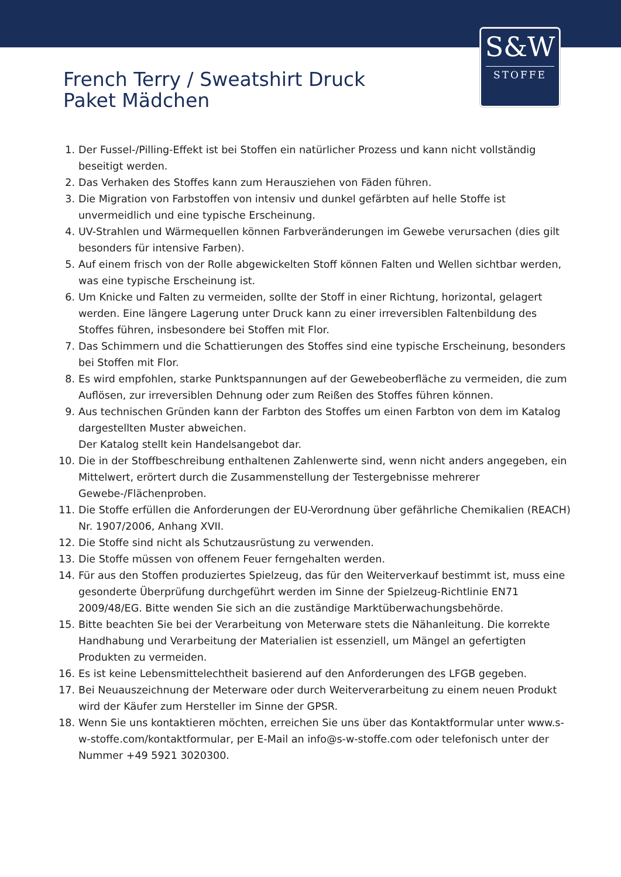S&W
STOFFE
French Terry / Sweatshirt Druck
Paket Mädchen
1. Der Fussel-/Pilling-Effekt ist bei Stoffen ein natürlicher Prozess und kann nicht vollständig beseitigt werden.
2. Das Verhaken des Stoffes kann zum Herausziehen von Fäden führen.
3. Die Migration von Farbstoffen von intensiv und dunkel gefärbten auf helle Stoffe ist unvermeidlich und eine typische Erscheinung.
4. UV-Strahlen und Wärmequellen können Farbveränderungen im Gewebe verursachen (dies gilt besonders für intensive Farben).
5. Auf einem frisch von der Rolle abgewickelten Stoff können Falten und Wellen sichtbar werden, was eine typische Erscheinung ist.
6. Um Knicke und Falten zu vermeiden, sollte der Stoff in einer Richtung, horizontal, gelagert werden. Eine längere Lagerung unter Druck kann zu einer irreversiblen Faltenbildung des Stoffes führen, insbesondere bei Stoffen mit Flor.
7. Das Schimmern und die Schattierungen des Stoffes sind eine typische Erscheinung, besonders bei Stoffen mit Flor.
8. Es wird empfohlen, starke Punktspannungen auf der Gewebeoberfläche zu vermeiden, die zum Auflösen, zur irreversiblen Dehnung oder zum Reißen des Stoffes führen können.
9. Aus technischen Gründen kann der Farbton des Stoffes um einen Farbton von dem im Katalog dargestellten Muster abweichen.
Der Katalog stellt kein Handelsangebot dar.
10. Die in der Stoffbeschreibung enthaltenen Zahlenwerte sind, wenn nicht anders angegeben, ein Mittelwert, erörtert durch die Zusammenstellung der Testergebnisse mehrerer Gewebe-/Flächenproben.
11. Die Stoffe erfüllen die Anforderungen der EU-Verordnung über gefährliche Chemikalien (REACH) Nr. 1907/2006, Anhang XVII.
12. Die Stoffe sind nicht als Schutzausrüstung zu verwenden.
13. Die Stoffe müssen von offenem Feuer ferngehalten werden.
14. Für aus den Stoffen produziertes Spielzeug, das für den Weiterverkauf bestimmt ist, muss eine gesonderte Überprüfung durchgeführt werden im Sinne der Spielzeug-Richtlinie EN71 2009/48/EG. Bitte wenden Sie sich an die zuständige Marktüberwachungsbehörde.
15. Bitte beachten Sie bei der Verarbeitung von Meterware stets die Nähanleitung. Die korrekte Handhabung und Verarbeitung der Materialien ist essenziell, um Mängel an gefertigten Produkten zu vermeiden.
16. Es ist keine Lebensmittelechtheit basierend auf den Anforderungen des LFGB gegeben.
17. Bei Neuauszeichnung der Meterware oder durch Weiterverarbeitung zu einem neuen Produkt wird der Käufer zum Hersteller im Sinne der GPSR.
18. Wenn Sie uns kontaktieren möchten, erreichen Sie uns über das Kontaktformular unter www.s-w-stoffe.com/kontaktformular, per E-Mail an info@s-w-stoffe.com oder telefonisch unter der Nummer +49 5921 3020300.